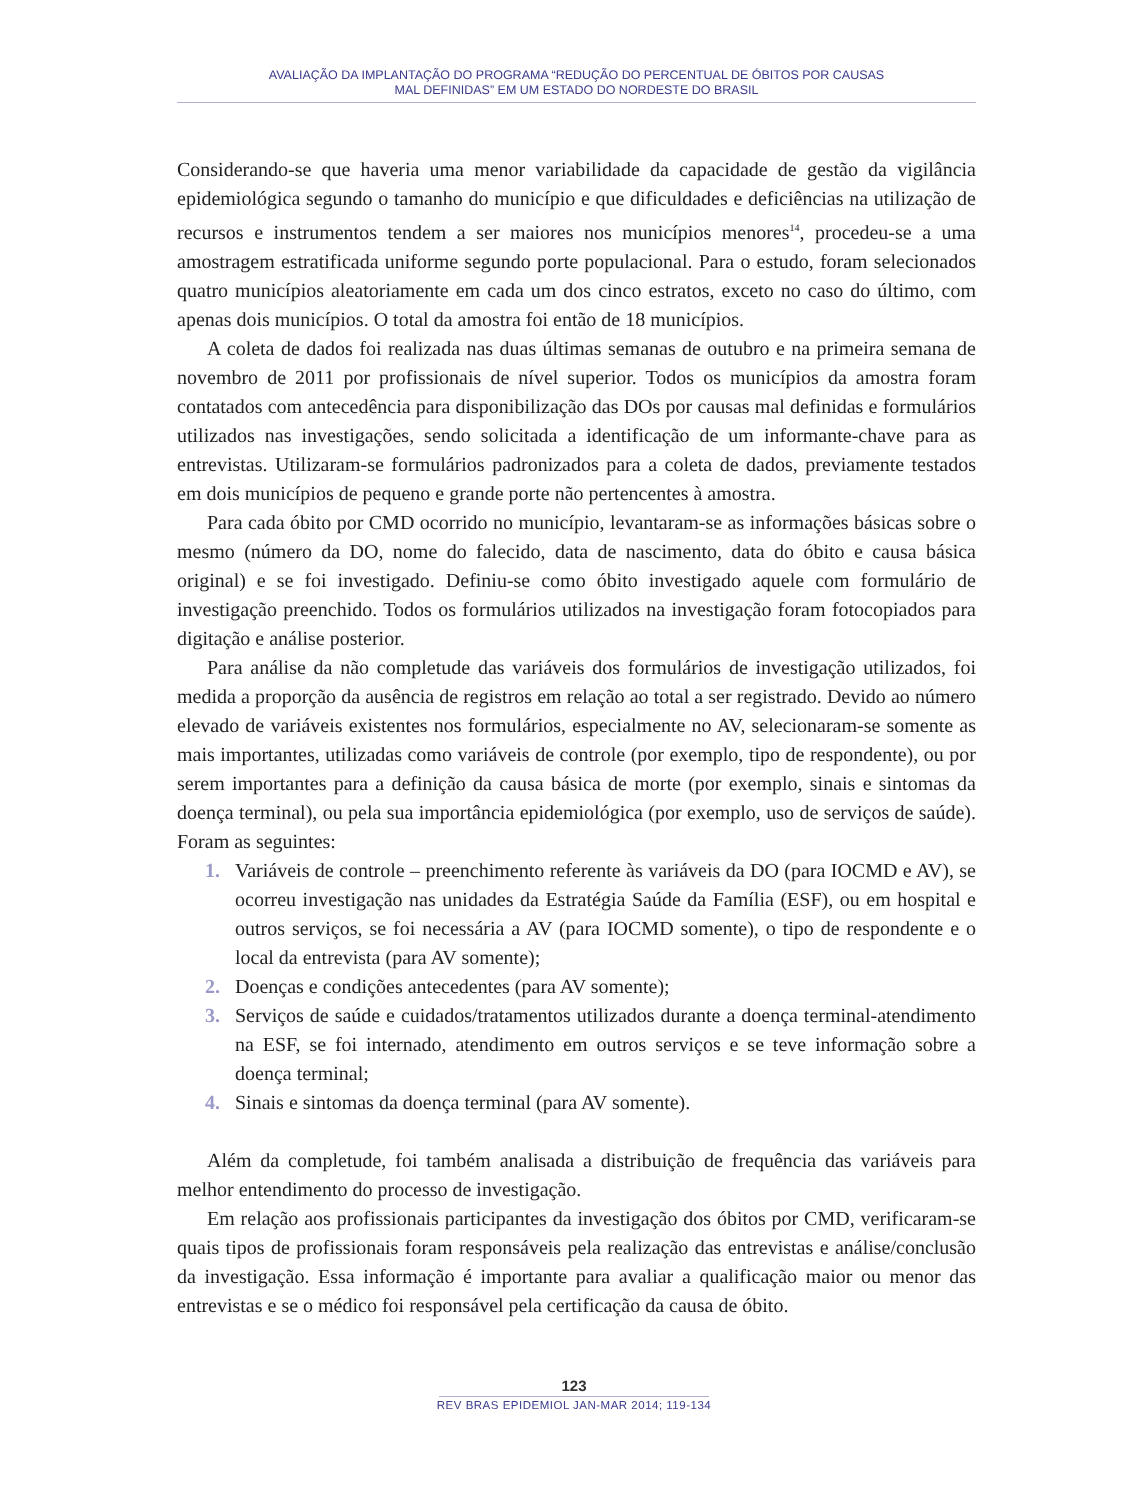AVALIAÇÃO DA IMPLANTAÇÃO DO PROGRAMA “REDUÇÃO DO PERCENTUAL DE ÓBITOS POR CAUSAS
MAL DEFINIDAS” EM UM ESTADO DO NORDESTE DO BRASIL
Considerando-se que haveria uma menor variabilidade da capacidade de gestão da vigilância epidemiológica segundo o tamanho do município e que dificuldades e deficiências na utilização de recursos e instrumentos tendem a ser maiores nos municípios menores<sup>14</sup>, procedeu-se a uma amostragem estratificada uniforme segundo porte populacional. Para o estudo, foram selecionados quatro municípios aleatoriamente em cada um dos cinco estratos, exceto no caso do último, com apenas dois municípios. O total da amostra foi então de 18 municípios.
A coleta de dados foi realizada nas duas últimas semanas de outubro e na primeira semana de novembro de 2011 por profissionais de nível superior. Todos os municípios da amostra foram contatados com antecedência para disponibilização das DOs por causas mal definidas e formulários utilizados nas investigações, sendo solicitada a identificação de um informante-chave para as entrevistas. Utilizaram-se formulários padronizados para a coleta de dados, previamente testados em dois municípios de pequeno e grande porte não pertencentes à amostra.
Para cada óbito por CMD ocorrido no município, levantaram-se as informações básicas sobre o mesmo (número da DO, nome do falecido, data de nascimento, data do óbito e causa básica original) e se foi investigado. Definiu-se como óbito investigado aquele com formulário de investigação preenchido. Todos os formulários utilizados na investigação foram fotocopiados para digitação e análise posterior.
Para análise da não completude das variáveis dos formulários de investigação utilizados, foi medida a proporção da ausência de registros em relação ao total a ser registrado. Devido ao número elevado de variáveis existentes nos formulários, especialmente no AV, selecionaram-se somente as mais importantes, utilizadas como variáveis de controle (por exemplo, tipo de respondente), ou por serem importantes para a definição da causa básica de morte (por exemplo, sinais e sintomas da doença terminal), ou pela sua importância epidemiológica (por exemplo, uso de serviços de saúde). Foram as seguintes:
1. Variáveis de controle – preenchimento referente às variáveis da DO (para IOCMD e AV), se ocorreu investigação nas unidades da Estratégia Saúde da Família (ESF), ou em hospital e outros serviços, se foi necessária a AV (para IOCMD somente), o tipo de respondente e o local da entrevista (para AV somente);
2. Doenças e condições antecedentes (para AV somente);
3. Serviços de saúde e cuidados/tratamentos utilizados durante a doença terminal-atendimento na ESF, se foi internado, atendimento em outros serviços e se teve informação sobre a doença terminal;
4. Sinais e sintomas da doença terminal (para AV somente).
Além da completude, foi também analisada a distribuição de frequência das variáveis para melhor entendimento do processo de investigação.
Em relação aos profissionais participantes da investigação dos óbitos por CMD, verificaram-se quais tipos de profissionais foram responsáveis pela realização das entrevistas e análise/conclusão da investigação. Essa informação é importante para avaliar a qualificação maior ou menor das entrevistas e se o médico foi responsável pela certificação da causa de óbito.
123
REV BRAS EPIDEMIOL JAN-MAR 2014; 119-134